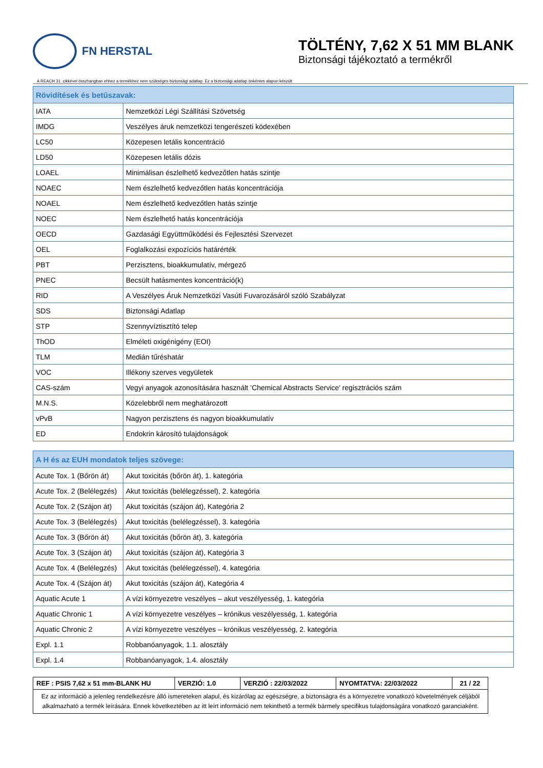FN HERSTAL
TÖLTÉNY, 7,62 X 51 MM BLANK
Biztonsági tájékoztató a termékről
A REACH 31. cikkével összhangban ehhez a termékhez nem szükséges biztonsági adatlap. Ez a biztonsági adatlap önkéntes alapon készült
| Rövidítések és betűszavak: | |
| --- | --- |
| IATA | Nemzetközi Légi Szállítási Szövetség |
| IMDG | Veszélyes áruk nemzetközi tengerészeti kódexében |
| LC50 | Közepesen letális koncentráció |
| LD50 | Közepesen letális dózis |
| LOAEL | Minimálisan észlelhető kedvezőtlen hatás szintje |
| NOAEC | Nem észlelhető kedvezőtlen hatás koncentrációja |
| NOAEL | Nem észlelhető kedvezőtlen hatás szintje |
| NOEC | Nem észlelhető hatás koncentrációja |
| OECD | Gazdasági Együttműködési és Fejlesztési Szervezet |
| OEL | Foglalkozási expozíciós határérték |
| PBT | Perzisztens, bioakkumulatív, mérgező |
| PNEC | Becsült hatásmentes koncentráció(k) |
| RID | A Veszélyes Áruk Nemzetközi Vasúti Fuvarozásáról szóló Szabályzat |
| SDS | Biztonsági Adatlap |
| STP | Szennyvíztisztító telep |
| ThOD | Elméleti oxigénigény (EOI) |
| TLM | Medián tűréshatár |
| VOC | Illékony szerves vegyületek |
| CAS-szám | Vegyi anyagok azonosítására használt ’Chemical Abstracts Service’ regisztrációs szám |
| M.N.S. | Közelebbről nem meghatározott |
| vPvB | Nagyon perzisztens és nagyon bioakkumulatív |
| ED | Endokrin károsító tulajdonságok |
| A H és az EUH mondatok teljes szövege: | |
| --- | --- |
| Acute Tox. 1 (Bőrön át) | Akut toxicitás (bőrön át), 1. kategória |
| Acute Tox. 2 (Belélegzés) | Akut toxicitás (belélegzéssel), 2. kategória |
| Acute Tox. 2 (Szájon át) | Akut toxicitás (szájon át), Kategória 2 |
| Acute Tox. 3 (Belélegzés) | Akut toxicitás (belélegzéssel), 3. kategória |
| Acute Tox. 3 (Bőrön át) | Akut toxicitás (bőrön át), 3. kategória |
| Acute Tox. 3 (Szájon át) | Akut toxicitás (szájon át), Kategória 3 |
| Acute Tox. 4 (Belélegzés) | Akut toxicitás (belélegzéssel), 4. kategória |
| Acute Tox. 4 (Szájon át) | Akut toxicitás (szájon át), Kategória 4 |
| Aquatic Acute 1 | A vízi környezetre veszélyes – akut veszélyesség, 1. kategória |
| Aquatic Chronic 1 | A vízi környezetre veszélyes – krónikus veszélyesség, 1. kategória |
| Aquatic Chronic 2 | A vízi környezetre veszélyes – krónikus veszélyesség, 2. kategória |
| Expl. 1.1 | Robbanóanyagok, 1.1. alosztály |
| Expl. 1.4 | Robbanóanyagok, 1.4. alosztály |
| REF : PSIS 7,62 x 51 mm-BLANK HU | VERZIÓ: 1.0 | VERZIÓ : 22/03/2022 | NYOMTATVA: 22/03/2022 | 21 / 22 |
| Ez az információ a jelenleg rendelkezésre álló ismereteken alapul, és kizárólag az egészségre, a biztonságra és a környezetre vonatkozó követelmények céljából alkalmazható a termék leírására. Ennek következtében az itt leírt információ nem tekinthető a termék bármely specifikus tulajdonságára vonatkozó garanciaként. | | | | |